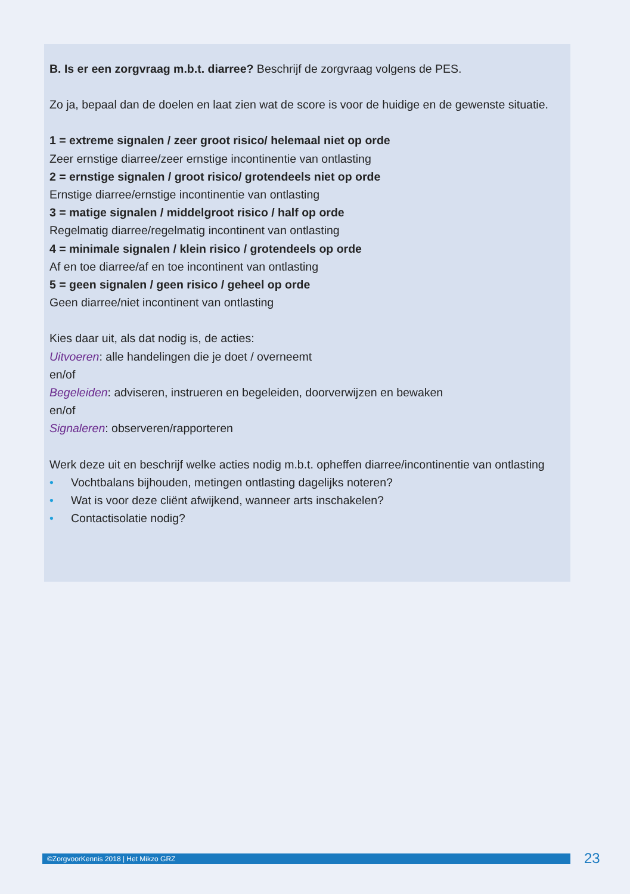B. Is er een zorgvraag m.b.t. diarree? Beschrijf de zorgvraag volgens de PES.
Zo ja, bepaal dan de doelen en laat zien wat de score is voor de huidige en de gewenste situatie.
1 = extreme signalen / zeer groot risico/ helemaal niet op orde
Zeer ernstige diarree/zeer ernstige incontinentie van ontlasting
2 = ernstige signalen / groot risico/ grotendeels niet op orde
Ernstige diarree/ernstige incontinentie van ontlasting
3 = matige signalen / middelgroot risico / half op orde
Regelmatig diarree/regelmatig incontinent van ontlasting
4 = minimale signalen / klein risico / grotendeels op orde
Af en toe diarree/af en toe incontinent van ontlasting
5 = geen signalen / geen risico / geheel op orde
Geen diarree/niet incontinent van ontlasting
Kies daar uit, als dat nodig is, de acties:
Uitvoeren: alle handelingen die je doet / overneemt
en/of
Begeleiden: adviseren, instrueren en begeleiden, doorverwijzen en bewaken
en/of
Signaleren: observeren/rapporteren
Werk deze uit en beschrijf welke acties nodig m.b.t. opheffen diarree/incontinentie van ontlasting
• Vochtbalans bijhouden, metingen ontlasting dagelijks noteren?
• Wat is voor deze cliënt afwijkend, wanneer arts inschakelen?
• Contactisolatie nodig?
©ZorgvoorKennis 2018 | Het Mikzo GRZ 23